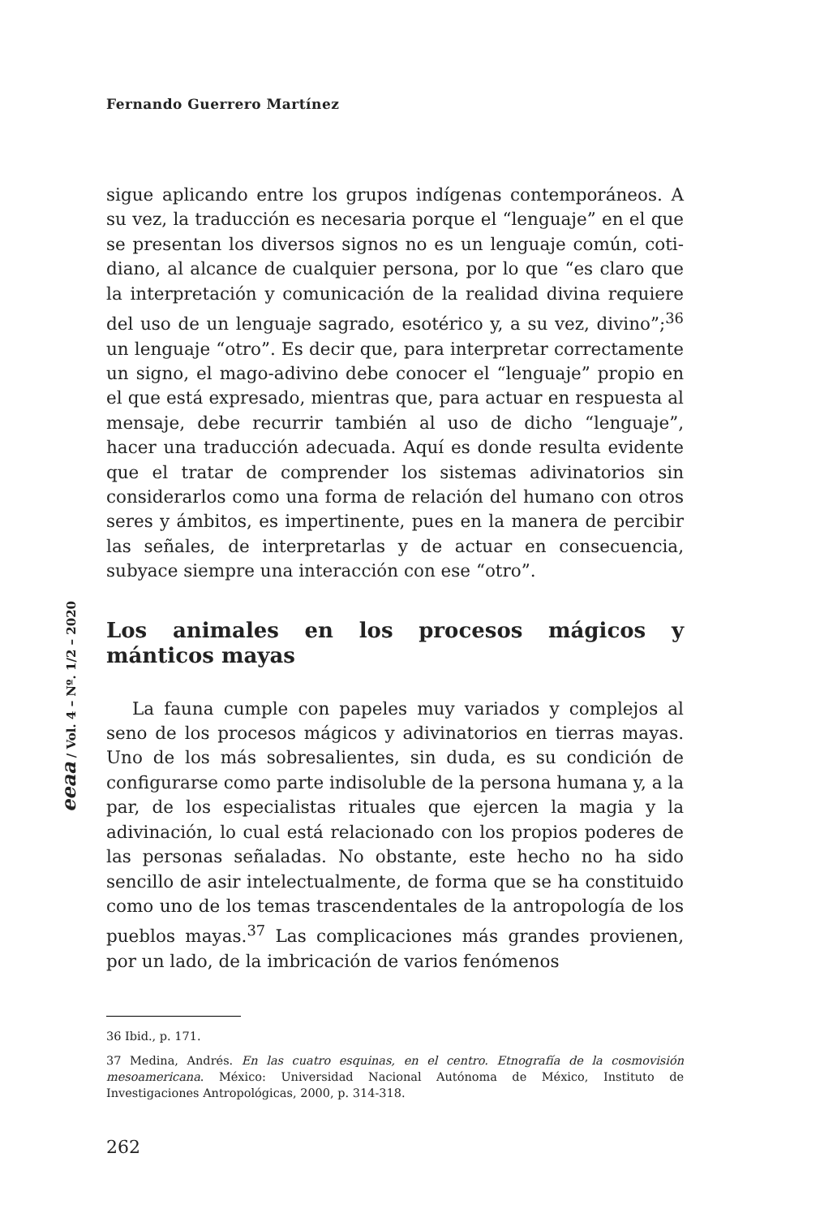Fernando Guerrero Martínez
sigue aplicando entre los grupos indígenas contemporáneos. A su vez, la traducción es necesaria porque el “lenguaje” en el que se presentan los diversos signos no es un lenguaje común, coti­diano, al alcance de cualquier persona, por lo que “es claro que la interpretación y comunicación de la realidad divina requiere del uso de un lenguaje sagrado, esotérico y, a su vez, divino”;<sup>36</sup> un lenguaje “otro”. Es decir que, para interpretar correctamente un signo, el mago-adivino debe conocer el “lenguaje” propio en el que está expresado, mientras que, para actuar en respuesta al mensaje, debe recurrir también al uso de dicho “lenguaje”, hacer una traducción adecuada. Aquí es donde resulta evidente que el tratar de comprender los sistemas adivinatorios sin conside­rarlos como una forma de relación del humano con otros seres y ámbitos, es impertinente, pues en la manera de percibir las señales, de interpretarlas y de actuar en consecuencia, subyace siempre una interacción con ese “otro”.
Los animales en los procesos mágicos y mánticos mayas
La fauna cumple con papeles muy variados y complejos al seno de los procesos mágicos y adivinatorios en tierras mayas. Uno de los más sobresalientes, sin duda, es su condición de configurarse como parte indisoluble de la persona humana y, a la par, de los especialistas rituales que ejercen la magia y la adivinación, lo cual está relacionado con los propios poderes de las personas señaladas. No obstante, este hecho no ha sido sencillo de asir intelectualmente, de forma que se ha cons­tituido como uno de los temas trascendentales de la antropo­logía de los pueblos mayas.<sup>37</sup> Las complicaciones más grandes provienen, por un lado, de la imbricación de varios fenómenos
36 Ibid., p. 171.
37 Medina, Andrés. En las cuatro esquinas, en el centro. Etnografía de la cosmovisión mesoamericana. México: Universidad Nacional Autónoma de México, Instituto de Investigaciones Antropológicas, 2000, p. 314-318.
eeaa / Vol. 4 – Nº. 1/2 – 2020
262